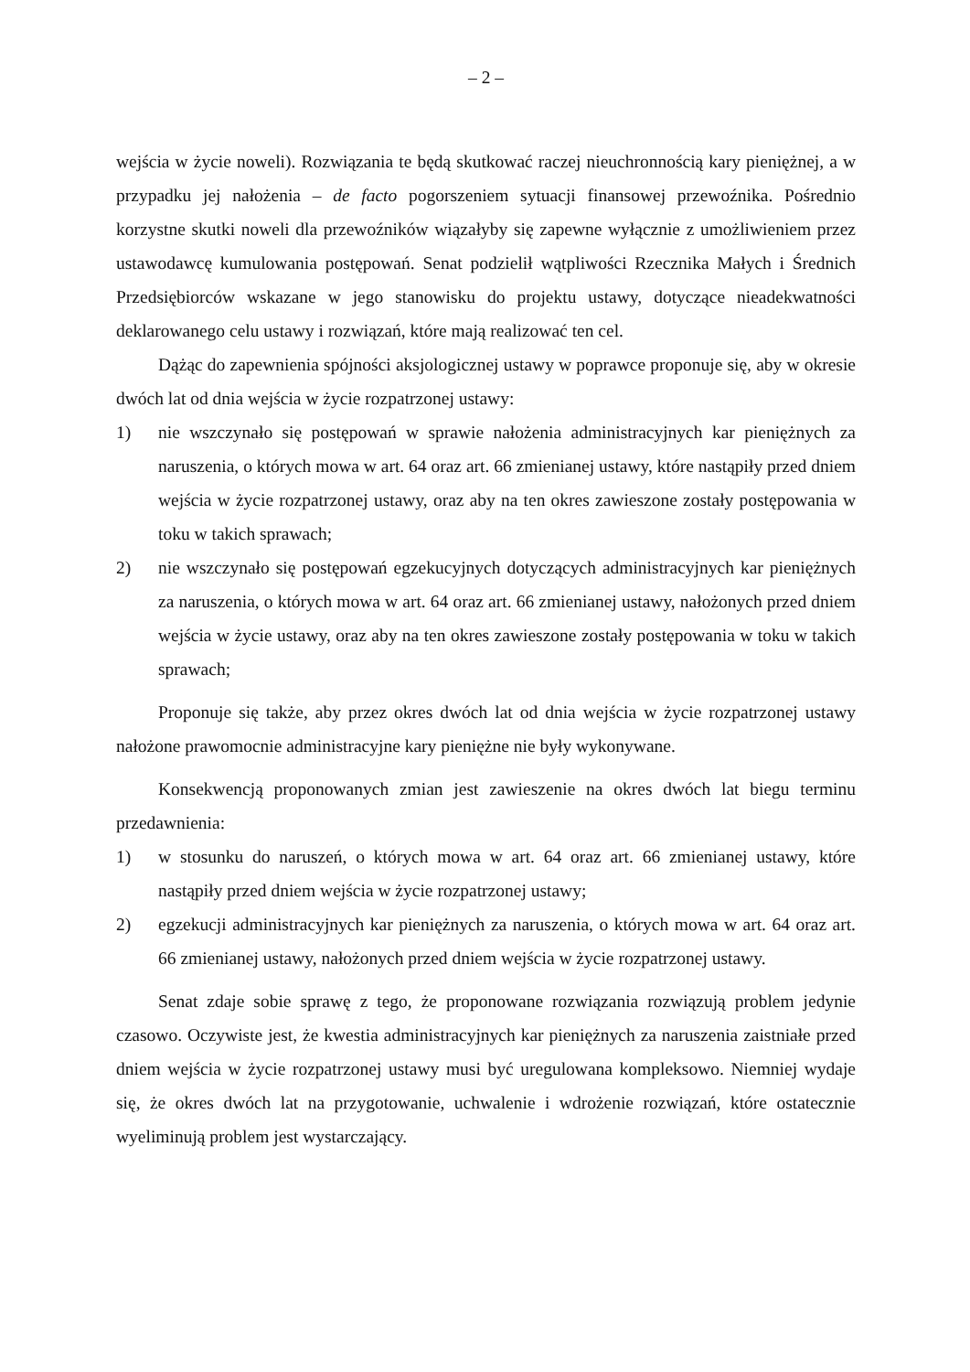– 2 –
wejścia w życie noweli). Rozwiązania te będą skutkować raczej nieuchronnością kary pieniężnej, a w przypadku jej nałożenia – de facto pogorszeniem sytuacji finansowej przewoźnika. Pośrednio korzystne skutki noweli dla przewoźników wiązałyby się zapewne wyłącznie z umożliwieniem przez ustawodawcę kumulowania postępowań. Senat podzielił wątpliwości Rzecznika Małych i Średnich Przedsiębiorców wskazane w jego stanowisku do projektu ustawy, dotyczące nieadekwatności deklarowanego celu ustawy i rozwiązań, które mają realizować ten cel.
Dążąc do zapewnienia spójności aksjologicznej ustawy w poprawce proponuje się, aby w okresie dwóch lat od dnia wejścia w życie rozpatrzonej ustawy:
1) nie wszczynało się postępowań w sprawie nałożenia administracyjnych kar pieniężnych za naruszenia, o których mowa w art. 64 oraz art. 66 zmienianej ustawy, które nastąpiły przed dniem wejścia w życie rozpatrzonej ustawy, oraz aby na ten okres zawieszone zostały postępowania w toku w takich sprawach;
2) nie wszczynało się postępowań egzekucyjnych dotyczących administracyjnych kar pieniężnych za naruszenia, o których mowa w art. 64 oraz art. 66 zmienianej ustawy, nałożonych przed dniem wejścia w życie ustawy, oraz aby na ten okres zawieszone zostały postępowania w toku w takich sprawach;
Proponuje się także, aby przez okres dwóch lat od dnia wejścia w życie rozpatrzonej ustawy nałożone prawomocnie administracyjne kary pieniężne nie były wykonywane.
Konsekwencją proponowanych zmian jest zawieszenie na okres dwóch lat biegu terminu przedawnienia:
1) w stosunku do naruszeń, o których mowa w art. 64 oraz art. 66 zmienianej ustawy, które nastąpiły przed dniem wejścia w życie rozpatrzonej ustawy;
2) egzekucji administracyjnych kar pieniężnych za naruszenia, o których mowa w art. 64 oraz art. 66 zmienianej ustawy, nałożonych przed dniem wejścia w życie rozpatrzonej ustawy.
Senat zdaje sobie sprawę z tego, że proponowane rozwiązania rozwiązują problem jedynie czasowo. Oczywiste jest, że kwestia administracyjnych kar pieniężnych za naruszenia zaistniałe przed dniem wejścia w życie rozpatrzonej ustawy musi być uregulowana kompleksowo. Niemniej wydaje się, że okres dwóch lat na przygotowanie, uchwalenie i wdrożenie rozwiązań, które ostatecznie wyeliminują problem jest wystarczający.